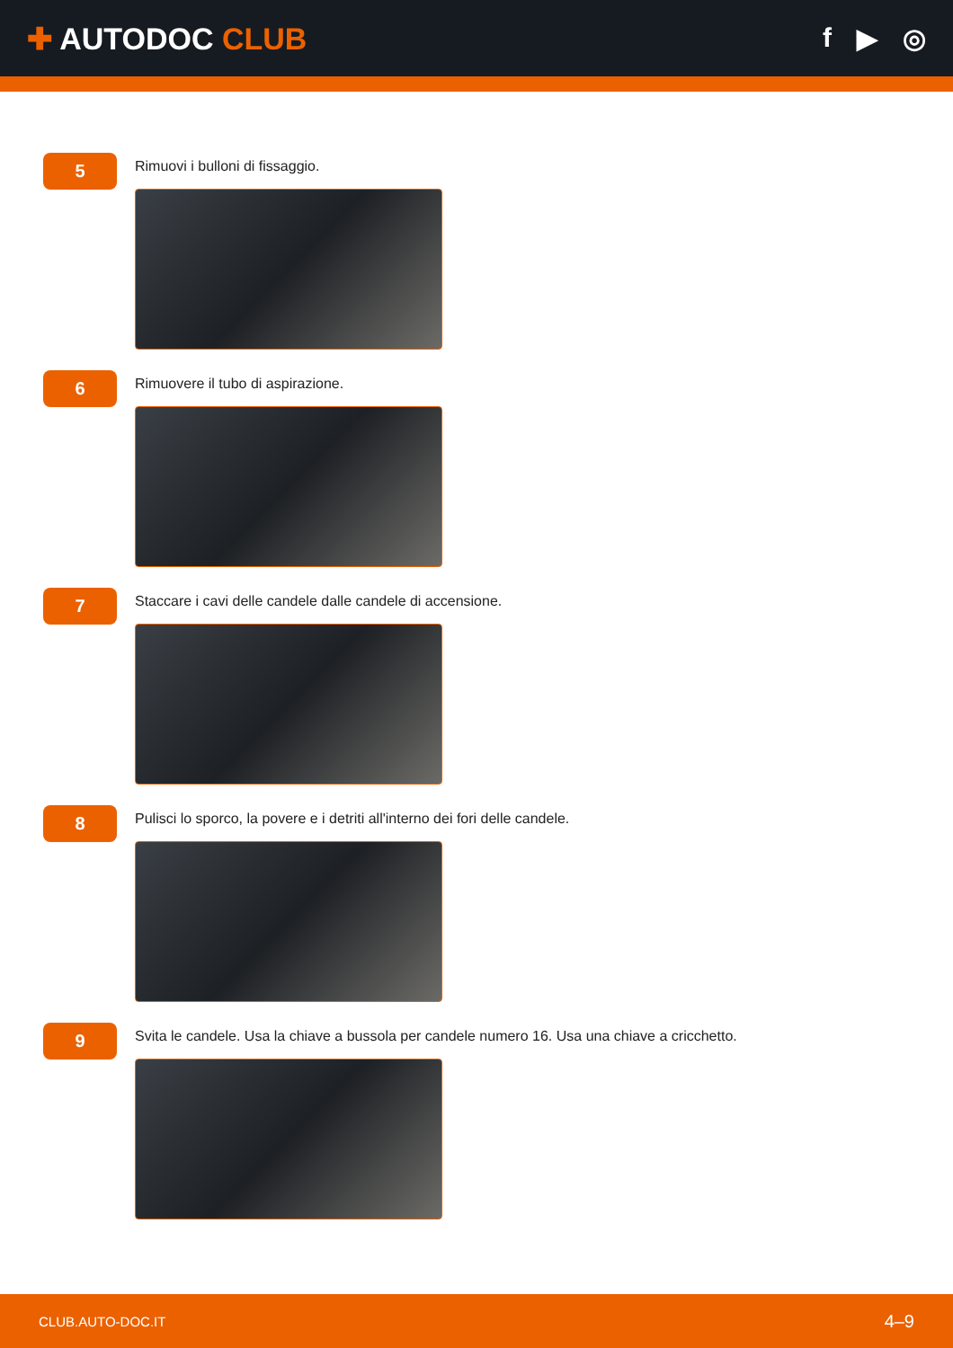✚ AUTODOC CLUB f ▶ ◎
5
Rimuovi i bulloni di fissaggio.
6
Rimuovere il tubo di aspirazione.
7
Staccare i cavi delle candele dalle candele di accensione.
8
Pulisci lo sporco, la povere e i detriti all'interno dei fori delle candele.
9
Svita le candele. Usa la chiave a bussola per candele numero 16. Usa una chiave a cricchetto.
CLUB.AUTO-DOC.IT 4–9